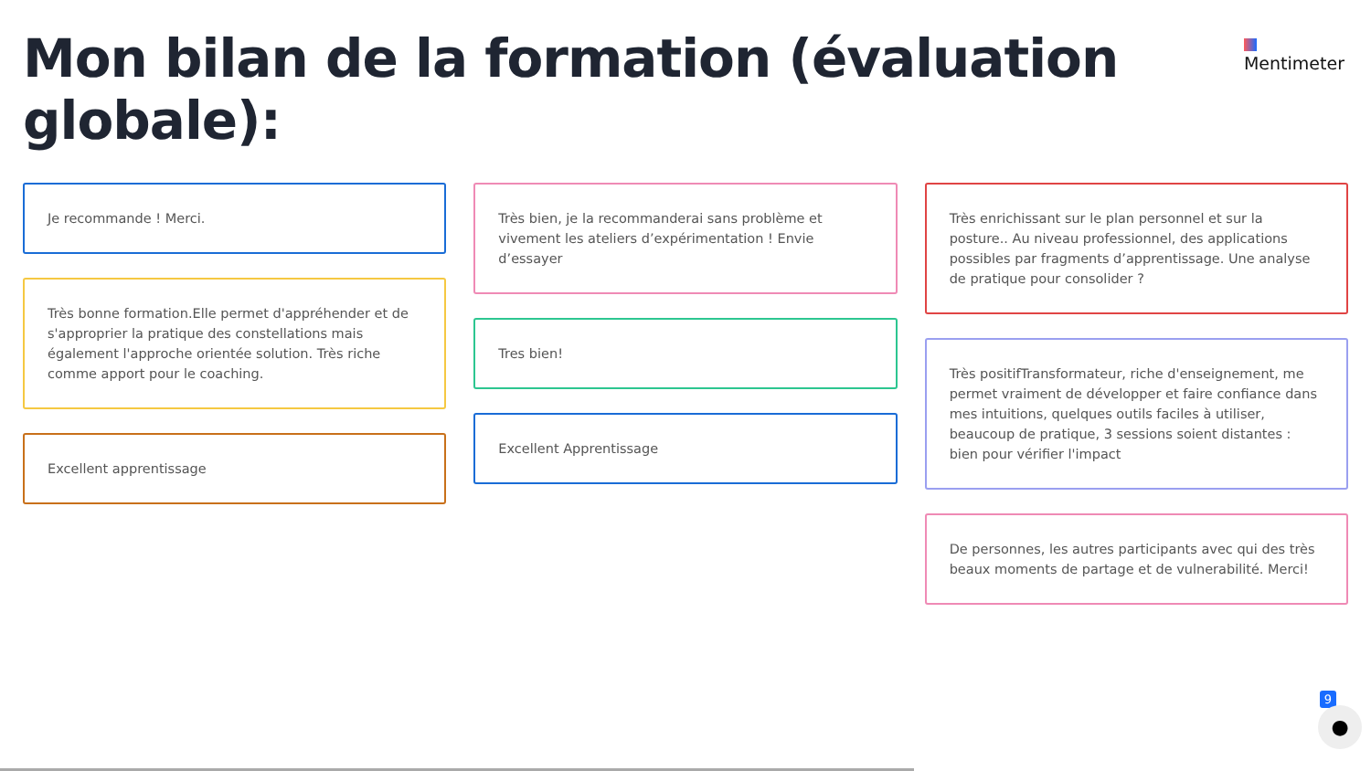Mon bilan de la formation (évaluation globale):
Mentimeter
Je recommande ! Merci.
Très bonne formation.Elle permet d'appréhender et de s'approprier la pratique des constellations mais également l'approche orientée solution. Très riche comme apport pour le coaching.
Excellent apprentissage
Très bien, je la recommanderai sans problème et vivement les ateliers d’expérimentation ! Envie d’essayer
Tres bien!
Excellent Apprentissage
Très enrichissant sur le plan personnel et sur la posture.. Au niveau professionnel, des applications possibles par fragments d’apprentissage. Une analyse de pratique pour consolider ?
Très positifTransformateur, riche d'enseignement, me permet vraiment de développer et faire confiance dans mes intuitions, quelques outils faciles à utiliser, beaucoup de pratique, 3 sessions soient distantes : bien pour vérifier l'impact
De personnes, les autres participants avec qui des très beaux moments de partage et de vulnerabilité. Merci!
9
●